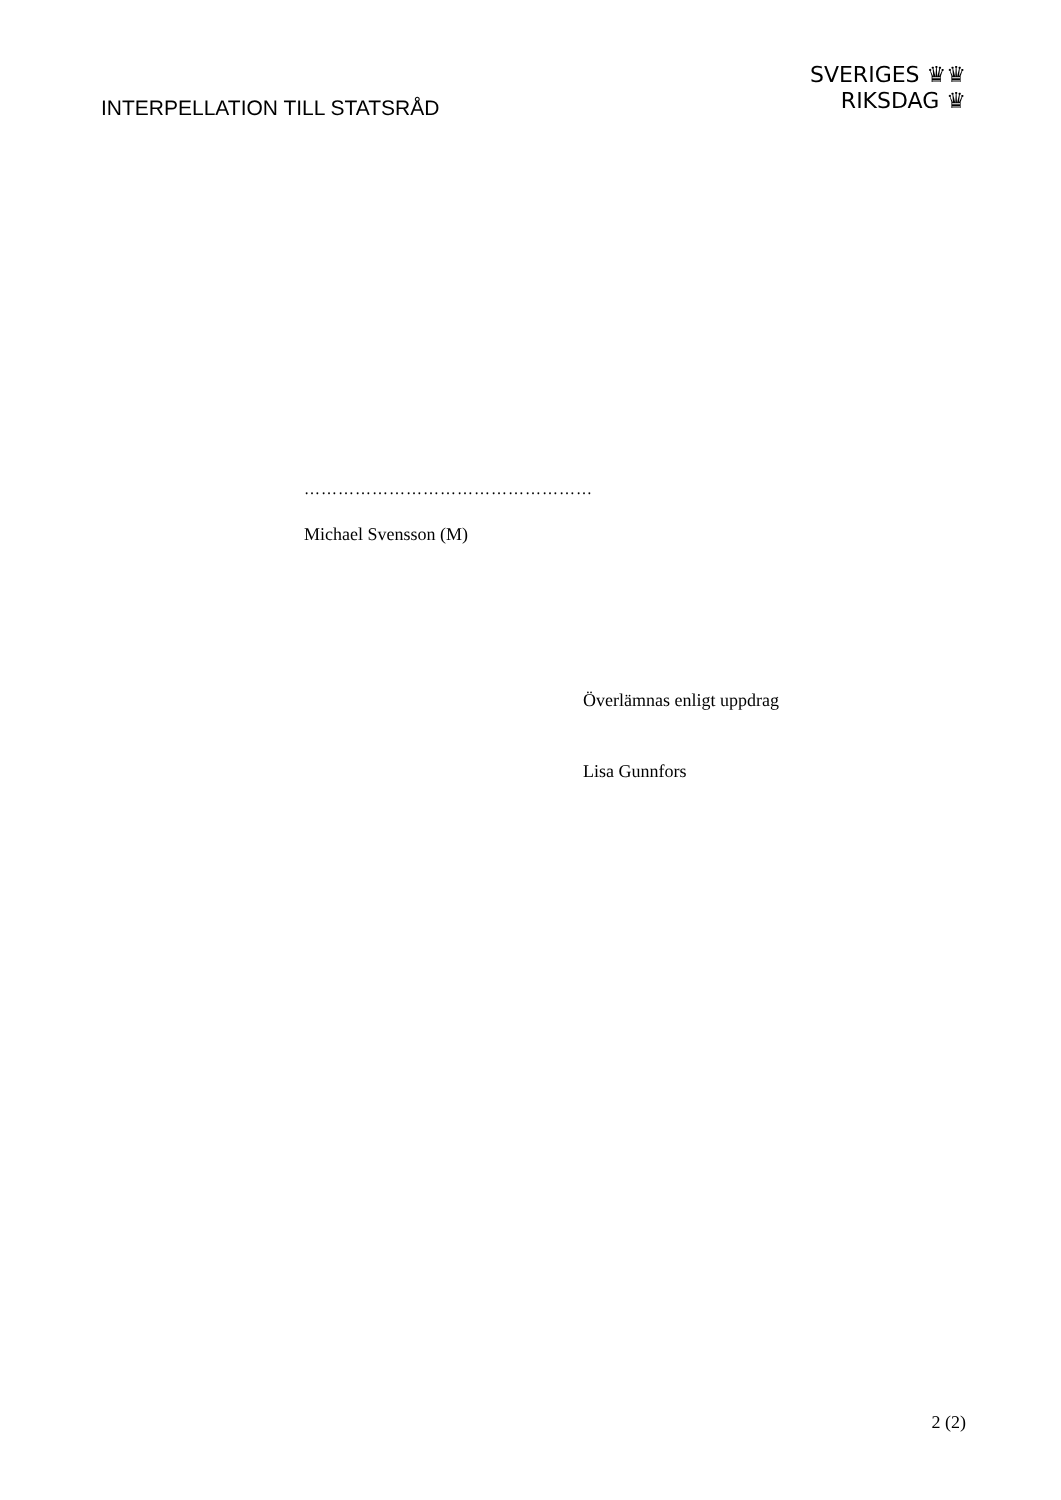INTERPELLATION TILL STATSRÅD
SVERIGES ♛♛
RIKSDAG ♛
……………………………………………
Michael Svensson (M)
Överlämnas enligt uppdrag
Lisa Gunnfors
2 (2)